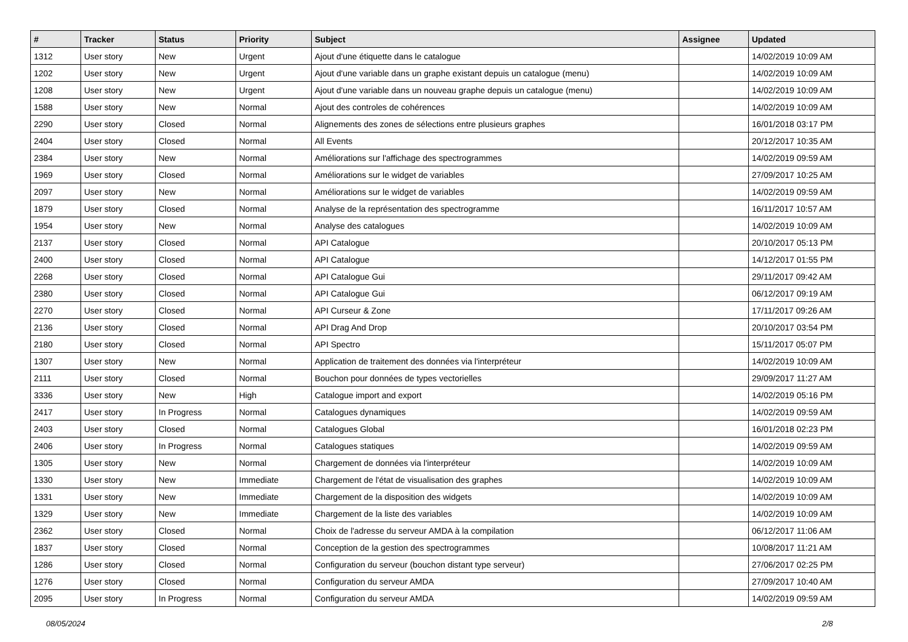| # | Tracker | Status | Priority | Subject | Assignee | Updated |
| --- | --- | --- | --- | --- | --- | --- |
| 1312 | User story | New | Urgent | Ajout d'une étiquette dans le catalogue | | 14/02/2019 10:09 AM |
| 1202 | User story | New | Urgent | Ajout d'une variable dans un graphe existant depuis un catalogue (menu) | | 14/02/2019 10:09 AM |
| 1208 | User story | New | Urgent | Ajout d'une variable dans un nouveau graphe depuis un catalogue (menu) | | 14/02/2019 10:09 AM |
| 1588 | User story | New | Normal | Ajout des controles de cohérences | | 14/02/2019 10:09 AM |
| 2290 | User story | Closed | Normal | Alignements des zones de sélections entre plusieurs graphes | | 16/01/2018 03:17 PM |
| 2404 | User story | Closed | Normal | All Events | | 20/12/2017 10:35 AM |
| 2384 | User story | New | Normal | Améliorations sur l'affichage des spectrogrammes | | 14/02/2019 09:59 AM |
| 1969 | User story | Closed | Normal | Améliorations sur le widget de variables | | 27/09/2017 10:25 AM |
| 2097 | User story | New | Normal | Améliorations sur le widget de variables | | 14/02/2019 09:59 AM |
| 1879 | User story | Closed | Normal | Analyse de la représentation des spectrogramme | | 16/11/2017 10:57 AM |
| 1954 | User story | New | Normal | Analyse des catalogues | | 14/02/2019 10:09 AM |
| 2137 | User story | Closed | Normal | API Catalogue | | 20/10/2017 05:13 PM |
| 2400 | User story | Closed | Normal | API Catalogue | | 14/12/2017 01:55 PM |
| 2268 | User story | Closed | Normal | API Catalogue Gui | | 29/11/2017 09:42 AM |
| 2380 | User story | Closed | Normal | API Catalogue Gui | | 06/12/2017 09:19 AM |
| 2270 | User story | Closed | Normal | API Curseur & Zone | | 17/11/2017 09:26 AM |
| 2136 | User story | Closed | Normal | API Drag And Drop | | 20/10/2017 03:54 PM |
| 2180 | User story | Closed | Normal | API Spectro | | 15/11/2017 05:07 PM |
| 1307 | User story | New | Normal | Application de traitement des données via l'interpréteur | | 14/02/2019 10:09 AM |
| 2111 | User story | Closed | Normal | Bouchon pour données de types vectorielles | | 29/09/2017 11:27 AM |
| 3336 | User story | New | High | Catalogue import and export | | 14/02/2019 05:16 PM |
| 2417 | User story | In Progress | Normal | Catalogues dynamiques | | 14/02/2019 09:59 AM |
| 2403 | User story | Closed | Normal | Catalogues Global | | 16/01/2018 02:23 PM |
| 2406 | User story | In Progress | Normal | Catalogues statiques | | 14/02/2019 09:59 AM |
| 1305 | User story | New | Normal | Chargement de données via l'interpréteur | | 14/02/2019 10:09 AM |
| 1330 | User story | New | Immediate | Chargement de l'état de visualisation des graphes | | 14/02/2019 10:09 AM |
| 1331 | User story | New | Immediate | Chargement de la disposition des widgets | | 14/02/2019 10:09 AM |
| 1329 | User story | New | Immediate | Chargement de la liste des variables | | 14/02/2019 10:09 AM |
| 2362 | User story | Closed | Normal | Choix de l'adresse du serveur AMDA à la compilation | | 06/12/2017 11:06 AM |
| 1837 | User story | Closed | Normal | Conception de la gestion des spectrogrammes | | 10/08/2017 11:21 AM |
| 1286 | User story | Closed | Normal | Configuration du serveur (bouchon distant type serveur) | | 27/06/2017 02:25 PM |
| 1276 | User story | Closed | Normal | Configuration du serveur AMDA | | 27/09/2017 10:40 AM |
| 2095 | User story | In Progress | Normal | Configuration du serveur AMDA | | 14/02/2019 09:59 AM |
08/05/2024 2/8